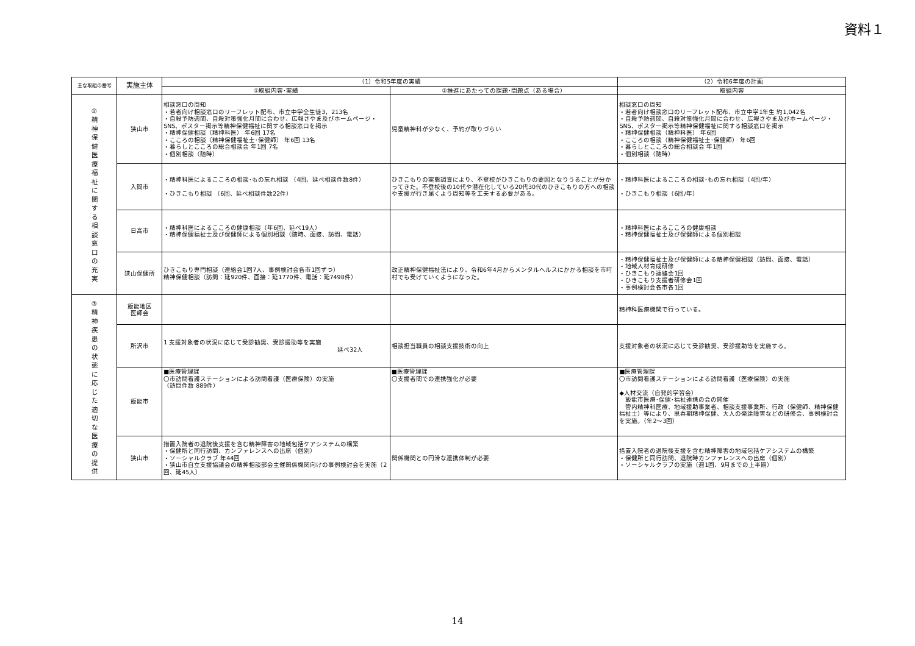資料１
| 主な取組の番号 | 実施主体 | （1）令和5年度の実績 | | （2）令和6年度の計画 |
| --- | --- | --- | --- | --- |
| | | ①取組内容･実績 | ②推進にあたっての課題･問題点（ある場合） | 取組内容 |
| ② 精 神 保 健 医 療 福 祉 に 関 す る 相 談 窓 口 の 充 実 | 狭山市 | 相談窓口の周知 ・若者向け相談窓口のリーフレット配布、市立中学全生徒3，213名 ・自殺予防週間、自殺対策強化月間に合わせ、広報さやま及びホームページ・SNS、ポスター掲示等精神保健福祉に関する相談窓口を掲示 ・精神保健相談（精神科医） 年6回 17名 ・こころの相談（精神保健福祉士･保健師） 年6回 13名 ・暮らしとこころの総合相談会 年1回 7名 ・個別相談（随時） | 児童精神科が少なく、予約が取りづらい | 相談窓口の周知 ・若者向け相談窓口のリーフレット配布、市立中学1年生 約1,042名 ・自殺予防週間、自殺対策強化月間に合わせ、広報さやま及びホームページ・SNS、ポスター掲示等精神保健福祉に関する相談窓口を掲示 ・精神保健相談（精神科医） 年6回 ・こころの相談（精神保健福祉士･保健師） 年6回 ・暮らしとこころの総合相談会 年1回 ・個別相談（随時） |
| | 入間市 | ・精神科医によるこころの相談･もの忘れ相談 （4回、延べ相談件数8件） ・ひきこもり相談 （6回、延べ相談件数22件） | ひきこもりの実態調査により、不登校がひきこもりの要因となりうることが分かってきた。不登校後の10代や潜在化している20代30代のひきこもりの方への相談や支援が行き届くよう周知等を工夫する必要がある。 | ・精神科医によるこころの相談･もの忘れ相談（4回/年） ・ひきこもり相談（6回/年） |
| | 日高市 | ・精神科医によるこころの健康相談（年6回、延べ19人） ・精神保健福祉士及び保健師による個別相談（随時、面接、訪問、電話） | | ・精神科医によるこころの健康相談 ・精神保健福祉士及び保健師による個別相談 |
| | 狭山保健所 | ひきこもり専門相談（連絡会1回7人、事例検討会各市1回ずつ） 精神保健相談（訪問：延920件、面接：延1770件、電話：延7498件） | 改正精神保健福祉法により、令和6年4月からメンタルヘルスにかかる相談を市町村でも受けていくようになった。 | ・精神保健福祉士及び保健師による精神保健相談（訪問、面接、電話） ・地域人材育成研修 ・ひきこもり連絡会1回 ・ひきこもり支援者研修会1回 ・事例検討会各市各1回 |
| ③ 精 神 疾 患 の 状 態 に 応 じ た 適 切 な 医 療 の 提 供 | 飯能地区 医師会 | | | 精神科医療機関で行っている。 |
| | 所沢市 | 1 支援対象者の状況に応じて受診勧奨、受診援助等を実施 延べ32人 | 相談担当職員の相談支援技術の向上 | 支援対象者の状況に応じて受診勧奨、受診援助等を実施する。 |
| | 飯能市 | ■医療管理課 〇市訪問看護ステーションによる訪問看護（医療保険）の実施 （訪問件数 889件） | ■医療管理課 〇支援者間での連携強化が必要 | ■医療管理課 〇市訪問看護ステーションによる訪問看護（医療保険）の実施 ◆人材交流（自発的学習会） 飯能市医療･保健･福祉連携の会の開催 管内精神科医療、地域援助事業者、相談支援事業所、行政（保健師、精神保健福祉士）等により、思春期精神保健、大人の発達障害などの研修会、事例検討会を実施。（年2～3回） |
| | 狭山市 | 措置入院者の退院後支援を含む精神障害の地域包括ケアシステムの構築 ・保健所と同行訪問、カンファレンスへの出席（個別） ・ソーシャルクラブ 年44回 ・狭山市自立支援協議会の精神相談部会主催関係機関向けの事例検討会を実施（2回、延45人） | 関係機関との円滑な連携体制が必要 | 措置入院者の退院後支援を含む精神障害の地域包括ケアシステムの構築 ・保健所と同行訪問、退院時カンファレンスへの出席（個別） ・ソーシャルクラブの実施（週1回、9月までの上半期） |
14